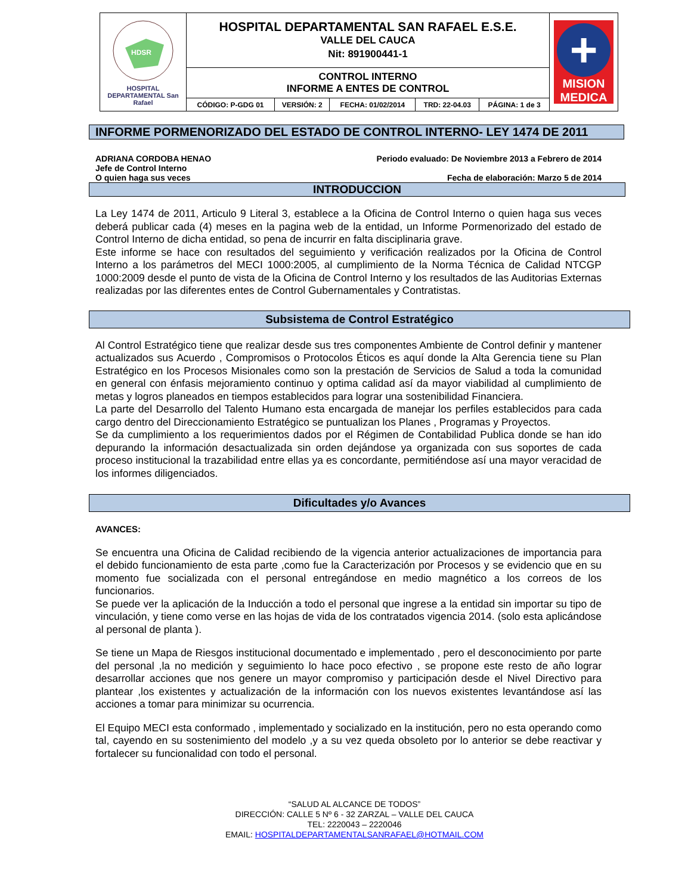| HDSR HOSPITAL DEPARTAMENTAL San Rafael | HOSPITAL DEPARTAMENTAL SAN RAFAEL E.S.E. VALLE DEL CAUCA Nit: 891900441-1 | | | | | + MISION MEDICA |
| | CONTROL INTERNO INFORME A ENTES DE CONTROL | | | | | |
| | CÓDIGO: P-GDG 01 | VERSIÓN: 2 | FECHA: 01/02/2014 | TRD: 22-04.03 | PÁGINA: 1 de 3 | |
INFORME PORMENORIZADO DEL ESTADO DE CONTROL INTERNO- LEY 1474 DE 2011
ADRIANA CORDOBA HENAO
Jefe de Control Interno
O quien haga sus veces
Periodo evaluado: De Noviembre 2013 a Febrero de 2014
Fecha de elaboración: Marzo 5 de 2014
INTRODUCCION
La Ley 1474 de 2011, Articulo 9 Literal 3, establece a la Oficina de Control Interno o quien haga sus veces deberá publicar cada (4) meses en la pagina web de la entidad, un Informe Pormenorizado del estado de Control Interno de dicha entidad, so pena de incurrir en falta disciplinaria grave.
Este informe se hace con resultados del seguimiento y verificación realizados por la Oficina de Control Interno a los parámetros del MECI 1000:2005, al cumplimiento de la Norma Técnica de Calidad NTCGP 1000:2009 desde el punto de vista de la Oficina de Control Interno y los resultados de las Auditorias Externas realizadas por las diferentes entes de Control Gubernamentales y Contratistas.
Subsistema de Control Estratégico
Al Control Estratégico tiene que realizar desde sus tres componentes Ambiente de Control definir y mantener actualizados sus Acuerdo , Compromisos o Protocolos Éticos es aquí donde la Alta Gerencia tiene su Plan Estratégico en los Procesos Misionales como son la prestación de Servicios de Salud a toda la comunidad en general con énfasis mejoramiento continuo y optima calidad así da mayor viabilidad al cumplimiento de metas y logros planeados en tiempos establecidos para lograr una sostenibilidad Financiera.
La parte del Desarrollo del Talento Humano esta encargada de manejar los perfiles establecidos para cada cargo dentro del Direccionamiento Estratégico se puntualizan los Planes , Programas y Proyectos.
Se da cumplimiento a los requerimientos dados por el Régimen de Contabilidad Publica donde se han ido depurando la información desactualizada sin orden dejándose ya organizada con sus soportes de cada proceso institucional la trazabilidad entre ellas ya es concordante, permitiéndose así una mayor veracidad de los informes diligenciados.
Dificultades y/o Avances
AVANCES:
Se encuentra una Oficina de Calidad recibiendo de la vigencia anterior actualizaciones de importancia para el debido funcionamiento de esta parte ,como fue la Caracterización por Procesos y se evidencio que en su momento fue socializada con el personal entregándose en medio magnético a los correos de los funcionarios.
Se puede ver la aplicación de la Inducción a todo el personal que ingrese a la entidad sin importar su tipo de vinculación, y tiene como verse en las hojas de vida de los contratados vigencia 2014. (solo esta aplicándose al personal de planta ).
Se tiene un Mapa de Riesgos institucional documentado e implementado , pero el desconocimiento por parte del personal ,la no medición y seguimiento lo hace poco efectivo , se propone este resto de año lograr desarrollar acciones que nos genere un mayor compromiso y participación desde el Nivel Directivo para plantear ,los existentes y actualización de la información con los nuevos existentes levantándose así las acciones a tomar para minimizar su ocurrencia.
El Equipo MECI esta conformado , implementado y socializado en la institución, pero no esta operando como tal, cayendo en su sostenimiento del modelo ,y a su vez queda obsoleto por lo anterior se debe reactivar y fortalecer su funcionalidad con todo el personal.
“SALUD AL ALCANCE DE TODOS”
DIRECCIÓN: CALLE 5 Nº 6 - 32 ZARZAL – VALLE DEL CAUCA
TEL: 2220043 – 2220046
EMAIL: HOSPITALDEPARTAMENTALSANRAFAEL@HOTMAIL.COM